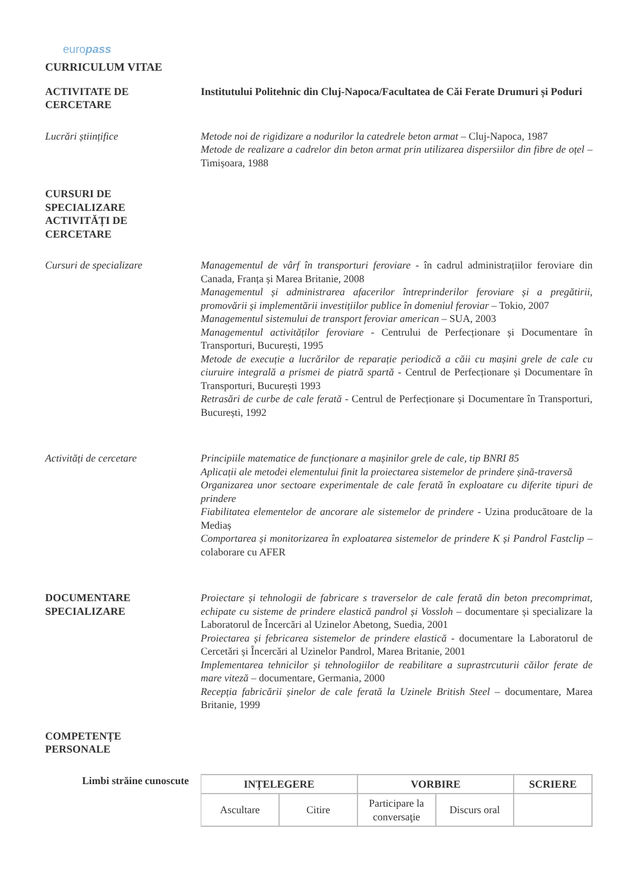europass
CURRICULUM VITAE
ACTIVITATE DE
CERCETARE
Institutului Politehnic din Cluj-Napoca/Facultatea de Căi Ferate Drumuri și Poduri
Lucrări științifice Metode noi de rigidizare a nodurilor la catedrele beton armat – Cluj-Napoca, 1987
Metode de realizare a cadrelor din beton armat prin utilizarea dispersiilor din fibre de oțel – Timișoara, 1988
CURSURI DE
SPECIALIZARE
ACTIVITĂȚI DE
CERCETARE
Cursuri de specializare Managementul de vârf în transporturi feroviare - în cadrul administrațiilor feroviare din Canada, Franța și Marea Britanie, 2008
Managementul și administrarea afacerilor întreprinderilor feroviare și a pregătirii, promovării și implementării investițiilor publice în domeniul feroviar – Tokio, 2007
Managementul sistemului de transport feroviar american – SUA, 2003
Managementul activităților feroviare - Centrului de Perfecționare și Documentare în Transporturi, București, 1995
Metode de execuție a lucrărilor de reparație periodică a căii cu mașini grele de cale cu ciuruire integrală a prismei de piatră spartă - Centrul de Perfecționare și Documentare în Transporturi, București 1993
Retrasări de curbe de cale ferată - Centrul de Perfecționare și Documentare în Transporturi, București, 1992
Activități de cercetare Principiile matematice de funcționare a mașinilor grele de cale, tip BNRI 85
Aplicații ale metodei elementului finit la proiectarea sistemelor de prindere șină-traversă
Organizarea unor sectoare experimentale de cale ferată în exploatare cu diferite tipuri de prindere
Fiabilitatea elementelor de ancorare ale sistemelor de prindere - Uzina producătoare de la Mediaș
Comportarea și monitorizarea în exploatarea sistemelor de prindere K și Pandrol Fastclip – colaborare cu AFER
DOCUMENTARE
SPECIALIZARE
Proiectare și tehnologii de fabricare s traverselor de cale ferată din beton precomprimat, echipate cu sisteme de prindere elastică pandrol și Vossloh – documentare și specializare la Laboratorul de Încercări al Uzinelor Abetong, Suedia, 2001
Proiectarea și febricarea sistemelor de prindere elastică - documentare la Laboratorul de Cercetări și Încercări al Uzinelor Pandrol, Marea Britanie, 2001
Implementarea tehnicilor și tehnologiilor de reabilitare a suprastrcuturii căilor ferate de mare viteză – documentare, Germania, 2000
Recepția fabricării șinelor de cale ferată la Uzinele British Steel – documentare, Marea Britanie, 1999
COMPETENȚE
PERSONALE
Limbi străine cunoscute
| INȚELEGERE | | VORBIRE | | SCRIERE |
| --- | --- | --- | --- | --- |
| Ascultare | Citire | Participare la conversaţie | Discurs oral | |